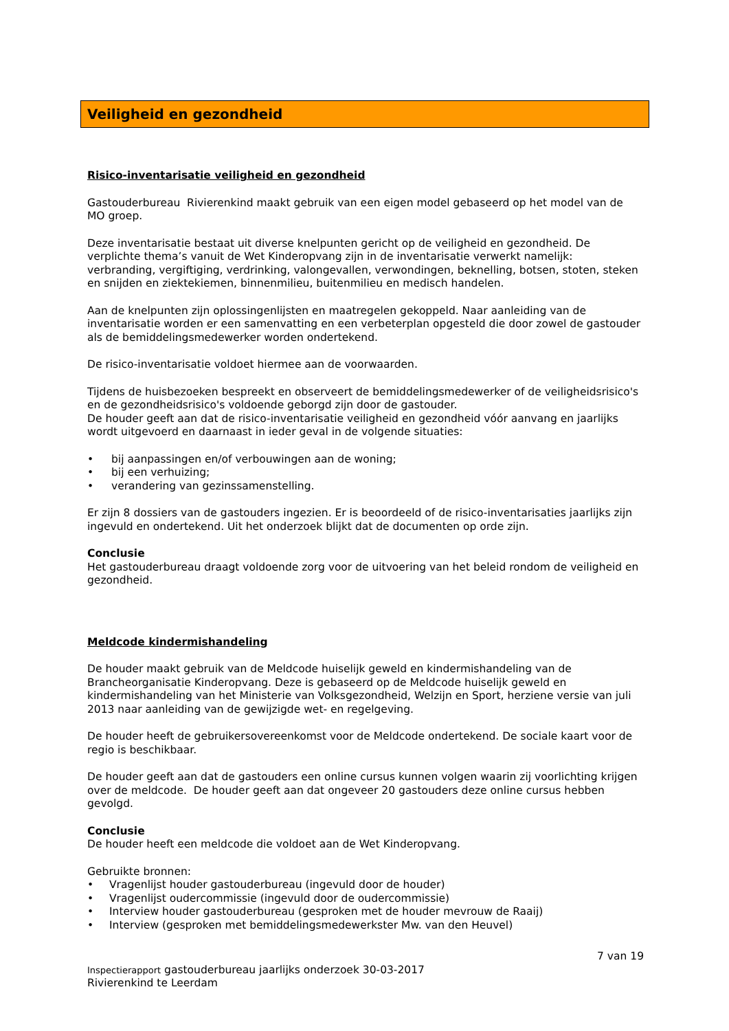Veiligheid en gezondheid
Risico-inventarisatie veiligheid en gezondheid
Gastouderbureau Rivierenkind maakt gebruik van een eigen model gebaseerd op het model van de MO groep.
Deze inventarisatie bestaat uit diverse knelpunten gericht op de veiligheid en gezondheid. De verplichte thema’s vanuit de Wet Kinderopvang zijn in de inventarisatie verwerkt namelijk: verbranding, vergiftiging, verdrinking, valongevallen, verwondingen, beknelling, botsen, stoten, steken en snijden en ziektekiemen, binnenmilieu, buitenmilieu en medisch handelen.
Aan de knelpunten zijn oplossingenlijsten en maatregelen gekoppeld. Naar aanleiding van de inventarisatie worden er een samenvatting en een verbeterplan opgesteld die door zowel de gastouder als de bemiddelingsmedewerker worden ondertekend.
De risico-inventarisatie voldoet hiermee aan de voorwaarden.
Tijdens de huisbezoeken bespreekt en observeert de bemiddelingsmedewerker of de veiligheidsrisico's en de gezondheidsrisico's voldoende geborgd zijn door de gastouder.
De houder geeft aan dat de risico-inventarisatie veiligheid en gezondheid vóór aanvang en jaarlijks wordt uitgevoerd en daarnaast in ieder geval in de volgende situaties:
• bij aanpassingen en/of verbouwingen aan de woning;
• bij een verhuizing;
• verandering van gezinssamenstelling.
Er zijn 8 dossiers van de gastouders ingezien. Er is beoordeeld of de risico-inventarisaties jaarlijks zijn ingevuld en ondertekend. Uit het onderzoek blijkt dat de documenten op orde zijn.
Conclusie
Het gastouderbureau draagt voldoende zorg voor de uitvoering van het beleid rondom de veiligheid en gezondheid.
Meldcode kindermishandeling
De houder maakt gebruik van de Meldcode huiselijk geweld en kindermishandeling van de Brancheorganisatie Kinderopvang. Deze is gebaseerd op de Meldcode huiselijk geweld en kindermishandeling van het Ministerie van Volksgezondheid, Welzijn en Sport, herziene versie van juli 2013 naar aanleiding van de gewijzigde wet- en regelgeving.
De houder heeft de gebruikersovereenkomst voor de Meldcode ondertekend. De sociale kaart voor de regio is beschikbaar.
De houder geeft aan dat de gastouders een online cursus kunnen volgen waarin zij voorlichting krijgen over de meldcode. De houder geeft aan dat ongeveer 20 gastouders deze online cursus hebben gevolgd.
Conclusie
De houder heeft een meldcode die voldoet aan de Wet Kinderopvang.
Gebruikte bronnen:
• Vragenlijst houder gastouderbureau (ingevuld door de houder)
• Vragenlijst oudercommissie (ingevuld door de oudercommissie)
• Interview houder gastouderbureau (gesproken met de houder mevrouw de Raaij)
• Interview (gesproken met bemiddelingsmedewerkster Mw. van den Heuvel)
7 van 19
Inspectierapport gastouderbureau jaarlijks onderzoek 30-03-2017
Rivierenkind te Leerdam